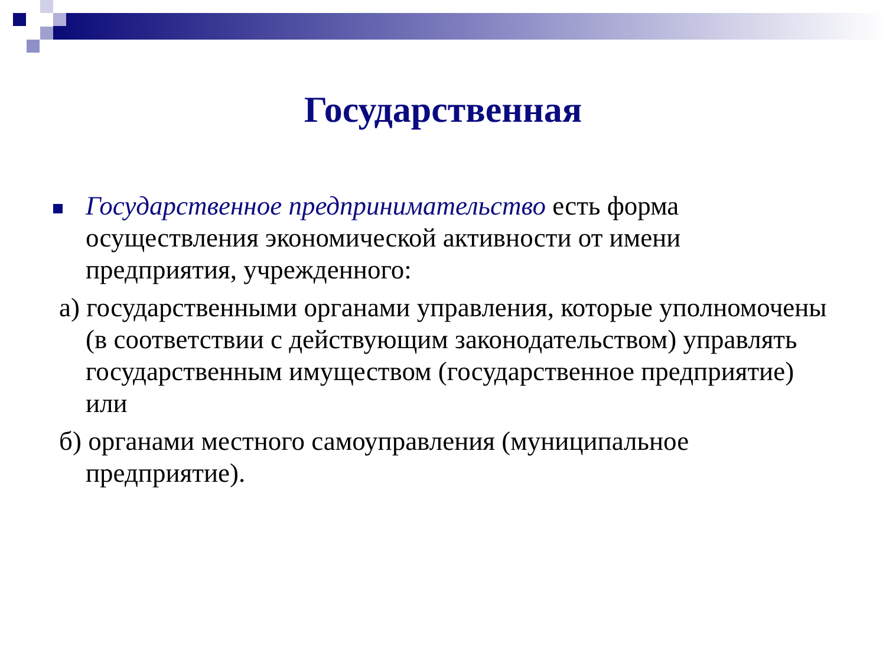Государственная
Государственное предпринимательство есть форма осуществления экономической активности от имени предприятия, учрежденного:
а) государственными органами управления, которые уполномочены (в соответствии с действующим законодательством) управлять государственным имуществом (государственное предприятие) или
б) органами местного самоуправления (муниципальное предприятие).